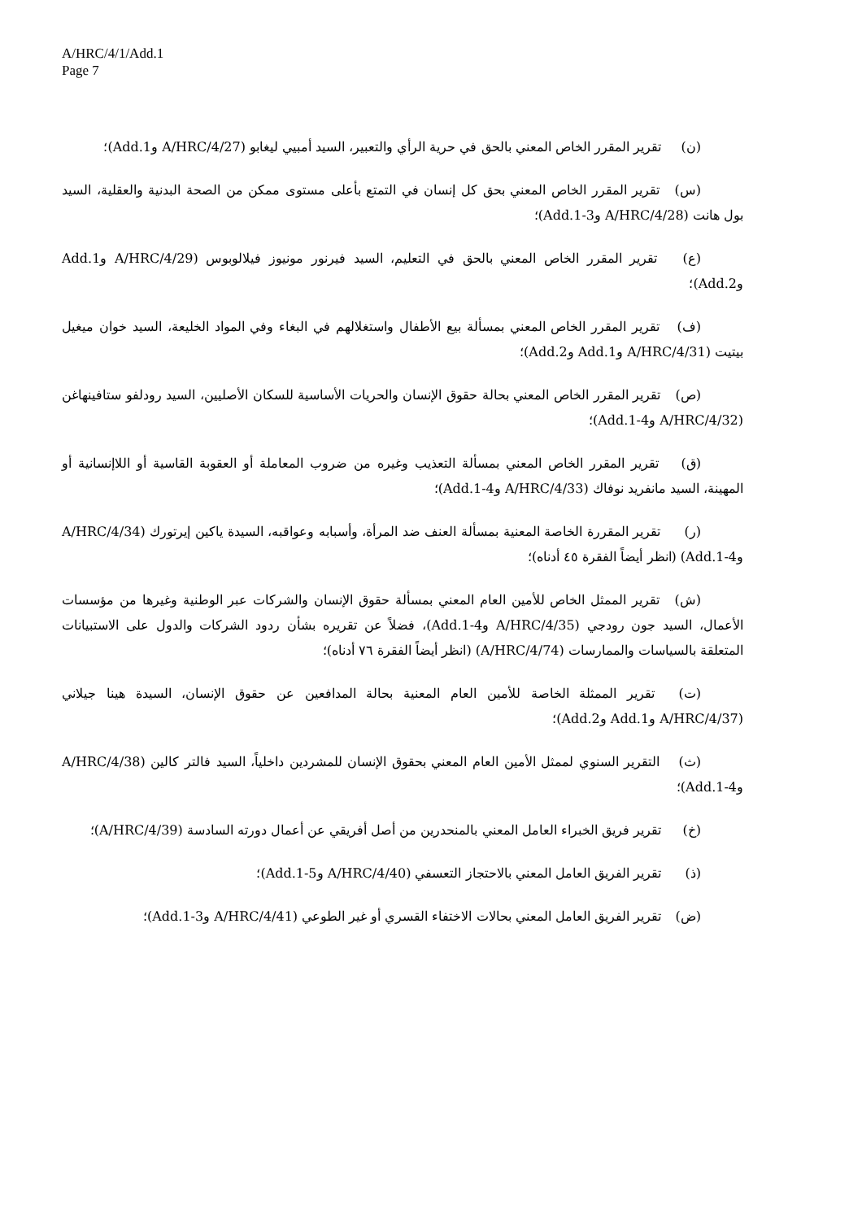A/HRC/4/1/Add.1
Page 7
(ن) تقرير المقرر الخاص المعني بالحق في حرية الرأي والتعبير، السيد أمبيي ليغابو (A/HRC/4/27 وAdd.1)؛
(س) تقرير المقرر الخاص المعني بحق كل إنسان في التمتع بأعلى مستوى ممكن من الصحة البدنية والعقلية، السيد بول هانت (A/HRC/4/28 وAdd.1-3)؛
(ع) تقرير المقرر الخاص المعني بالحق في التعليم، السيد فيرنور مونيوز فيلالوبوس (A/HRC/4/29 وAdd.1 وAdd.2)؛
(ف) تقرير المقرر الخاص المعني بمسألة بيع الأطفال واستغلالهم في البغاء وفي المواد الخليعة، السيد خوان ميغيل بيتيت (A/HRC/4/31 وAdd.1 وAdd.2)؛
(ص) تقرير المقرر الخاص المعني بحالة حقوق الإنسان والحريات الأساسية للسكان الأصليين، السيد رودلفو ستافينهاغن (A/HRC/4/32 وAdd.1-4)؛
(ق) تقرير المقرر الخاص المعني بمسألة التعذيب وغيره من ضروب المعاملة أو العقوبة القاسية أو اللاإنسانية أو المهينة، السيد مانفريد نوفاك (A/HRC/4/33 وAdd.1-4)؛
(ر) تقرير المقررة الخاصة المعنية بمسألة العنف ضد المرأة، وأسبابه وعواقبه، السيدة ياكين إيرتورك (A/HRC/4/34 وAdd.1-4) (انظر أيضاً الفقرة ٤٥ أدناه)؛
(ش) تقرير الممثل الخاص للأمين العام المعني بمسألة حقوق الإنسان والشركات عبر الوطنية وغيرها من مؤسسات الأعمال، السيد جون رودجي (A/HRC/4/35 وAdd.1-4)، فضلاً عن تقريره بشأن ردود الشركات والدول على الاستبيانات المتعلقة بالسياسات والممارسات (A/HRC/4/74) (انظر أيضاً الفقرة ٧٦ أدناه)؛
(ت) تقرير الممثلة الخاصة للأمين العام المعنية بحالة المدافعين عن حقوق الإنسان، السيدة هينا جيلاني (A/HRC/4/37 وAdd.1 وAdd.2)؛
(ث) التقرير السنوي لممثل الأمين العام المعني بحقوق الإنسان للمشردين داخلياً، السيد فالتر كالين (A/HRC/4/38 وAdd.1-4)؛
(خ) تقرير فريق الخبراء العامل المعني بالمنحدرين من أصل أفريقي عن أعمال دورته السادسة (A/HRC/4/39)؛
(ذ) تقرير الفريق العامل المعني بالاحتجاز التعسفي (A/HRC/4/40 وAdd.1-5)؛
(ض) تقرير الفريق العامل المعني بحالات الاختفاء القسري أو غير الطوعي (A/HRC/4/41 وAdd.1-3)؛